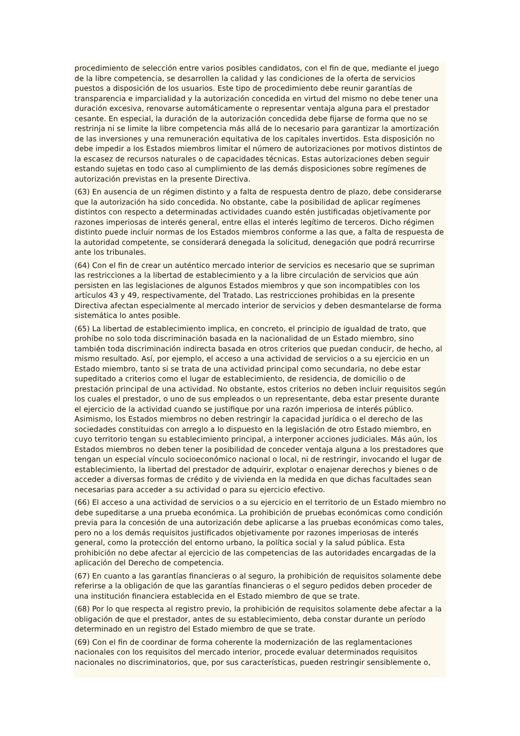procedimiento de selección entre varios posibles candidatos, con el fin de que, mediante el juego de la libre competencia, se desarrollen la calidad y las condiciones de la oferta de servicios puestos a disposición de los usuarios. Este tipo de procedimiento debe reunir garantías de transparencia e imparcialidad y la autorización concedida en virtud del mismo no debe tener una duración excesiva, renovarse automáticamente o representar ventaja alguna para el prestador cesante. En especial, la duración de la autorización concedida debe fijarse de forma que no se restrinja ni se limite la libre competencia más allá de lo necesario para garantizar la amortización de las inversiones y una remuneración equitativa de los capitales invertidos. Esta disposición no debe impedir a los Estados miembros limitar el número de autorizaciones por motivos distintos de la escasez de recursos naturales o de capacidades técnicas. Estas autorizaciones deben seguir estando sujetas en todo caso al cumplimiento de las demás disposiciones sobre regímenes de autorización previstas en la presente Directiva.
(63) En ausencia de un régimen distinto y a falta de respuesta dentro de plazo, debe considerarse que la autorización ha sido concedida. No obstante, cabe la posibilidad de aplicar regímenes distintos con respecto a determinadas actividades cuando estén justificadas objetivamente por razones imperiosas de interés general, entre ellas el interés legítimo de terceros. Dicho régimen distinto puede incluir normas de los Estados miembros conforme a las que, a falta de respuesta de la autoridad competente, se considerará denegada la solicitud, denegación que podrá recurrirse ante los tribunales.
(64) Con el fin de crear un auténtico mercado interior de servicios es necesario que se supriman las restricciones a la libertad de establecimiento y a la libre circulación de servicios que aún persisten en las legislaciones de algunos Estados miembros y que son incompatibles con los artículos 43 y 49, respectivamente, del Tratado. Las restricciones prohibidas en la presente Directiva afectan especialmente al mercado interior de servicios y deben desmantelarse de forma sistemática lo antes posible.
(65) La libertad de establecimiento implica, en concreto, el principio de igualdad de trato, que prohíbe no solo toda discriminación basada en la nacionalidad de un Estado miembro, sino también toda discriminación indirecta basada en otros criterios que puedan conducir, de hecho, al mismo resultado. Así, por ejemplo, el acceso a una actividad de servicios o a su ejercicio en un Estado miembro, tanto si se trata de una actividad principal como secundaria, no debe estar supeditado a criterios como el lugar de establecimiento, de residencia, de domicilio o de prestación principal de una actividad. No obstante, estos criterios no deben incluir requisitos según los cuales el prestador, o uno de sus empleados o un representante, deba estar presente durante el ejercicio de la actividad cuando se justifique por una razón imperiosa de interés público. Asimismo, los Estados miembros no deben restringir la capacidad jurídica o el derecho de las sociedades constituidas con arreglo a lo dispuesto en la legislación de otro Estado miembro, en cuyo territorio tengan su establecimiento principal, a interponer acciones judiciales. Más aún, los Estados miembros no deben tener la posibilidad de conceder ventaja alguna a los prestadores que tengan un especial vínculo socioeconómico nacional o local, ni de restringir, invocando el lugar de establecimiento, la libertad del prestador de adquirir, explotar o enajenar derechos y bienes o de acceder a diversas formas de crédito y de vivienda en la medida en que dichas facultades sean necesarias para acceder a su actividad o para su ejercicio efectivo.
(66) El acceso a una actividad de servicios o a su ejercicio en el territorio de un Estado miembro no debe supeditarse a una prueba económica. La prohibición de pruebas económicas como condición previa para la concesión de una autorización debe aplicarse a las pruebas económicas como tales, pero no a los demás requisitos justificados objetivamente por razones imperiosas de interés general, como la protección del entorno urbano, la política social y la salud pública. Esta prohibición no debe afectar al ejercicio de las competencias de las autoridades encargadas de la aplicación del Derecho de competencia.
(67) En cuanto a las garantías financieras o al seguro, la prohibición de requisitos solamente debe referirse a la obligación de que las garantías financieras o el seguro pedidos deben proceder de una institución financiera establecida en el Estado miembro de que se trate.
(68) Por lo que respecta al registro previo, la prohibición de requisitos solamente debe afectar a la obligación de que el prestador, antes de su establecimiento, deba constar durante un período determinado en un registro del Estado miembro de que se trate.
(69) Con el fin de coordinar de forma coherente la modernización de las reglamentaciones nacionales con los requisitos del mercado interior, procede evaluar determinados requisitos nacionales no discriminatorios, que, por sus características, pueden restringir sensiblemente o,